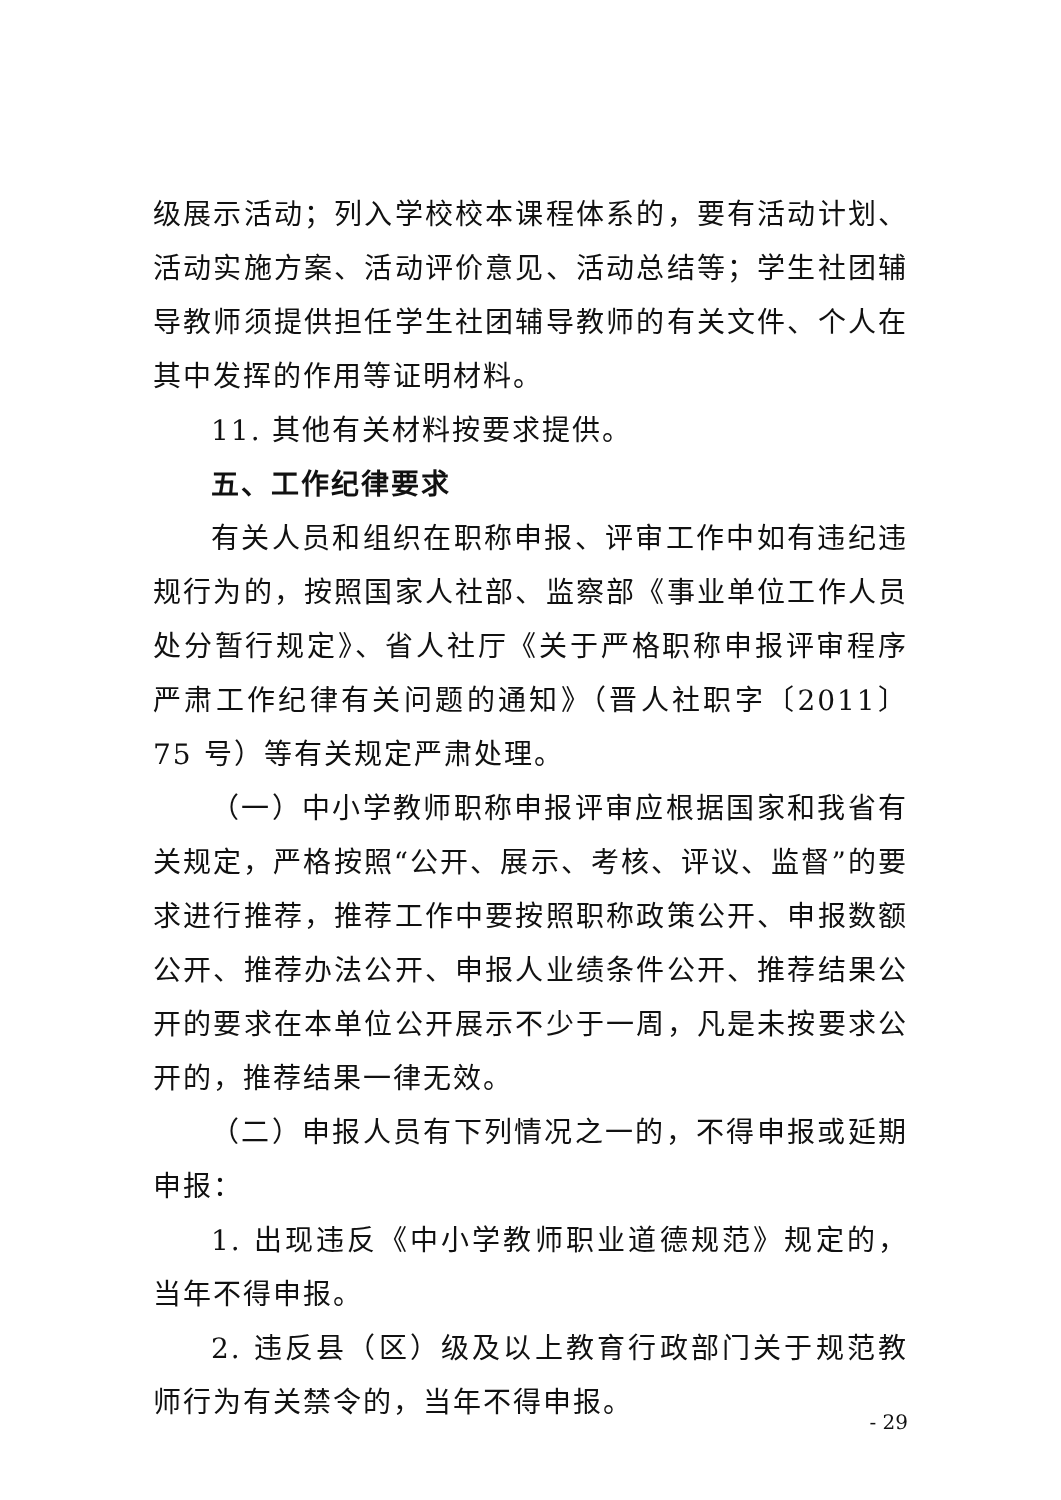级展示活动；列入学校校本课程体系的，要有活动计划、活动实施方案、活动评价意见、活动总结等；学生社团辅导教师须提供担任学生社团辅导教师的有关文件、个人在其中发挥的作用等证明材料。
11. 其他有关材料按要求提供。
五、工作纪律要求
有关人员和组织在职称申报、评审工作中如有违纪违规行为的，按照国家人社部、监察部《事业单位工作人员处分暂行规定》、省人社厅《关于严格职称申报评审程序严肃工作纪律有关问题的通知》（晋人社职字〔2011〕75 号）等有关规定严肃处理。
（一）中小学教师职称申报评审应根据国家和我省有关规定，严格按照“公开、展示、考核、评议、监督”的要求进行推荐，推荐工作中要按照职称政策公开、申报数额公开、推荐办法公开、申报人业绩条件公开、推荐结果公开的要求在本单位公开展示不少于一周，凡是未按要求公开的，推荐结果一律无效。
（二）申报人员有下列情况之一的，不得申报或延期申报：
1. 出现违反《中小学教师职业道德规范》规定的，当年不得申报。
2. 违反县（区）级及以上教育行政部门关于规范教师行为有关禁令的，当年不得申报。
- 29